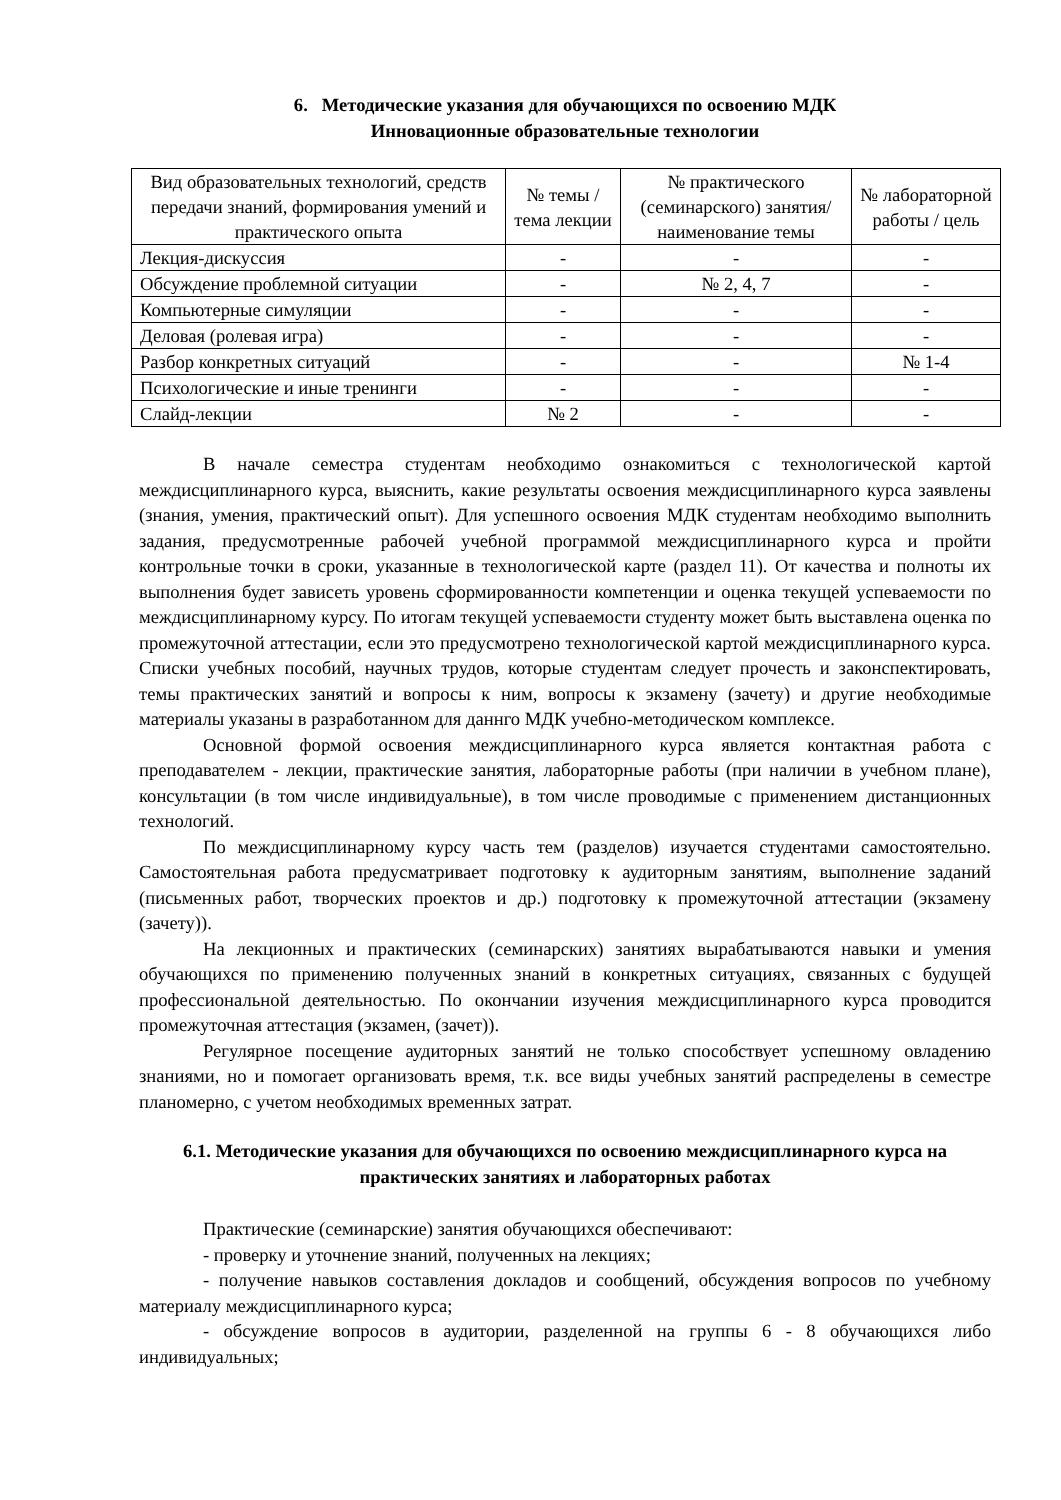6. Методические указания для обучающихся по освоению МДК
Инновационные образовательные технологии
| Вид образовательных технологий, средств передачи знаний, формирования умений и практического опыта | № темы / тема лекции | № практического (семинарского) занятия/наименование темы | № лабораторной работы / цель |
| --- | --- | --- | --- |
| Лекция-дискуссия | - | - | - |
| Обсуждение проблемной ситуации | - | № 2, 4, 7 | - |
| Компьютерные симуляции | - | - | - |
| Деловая (ролевая игра) | - | - | - |
| Разбор конкретных ситуаций | - | - | № 1-4 |
| Психологические и иные тренинги | - | - | - |
| Слайд-лекции | № 2 | - | - |
В начале семестра студентам необходимо ознакомиться с технологической картой междисциплинарного курса, выяснить, какие результаты освоения междисциплинарного курса заявлены (знания, умения, практический опыт). Для успешного освоения МДК студентам необходимо выполнить задания, предусмотренные рабочей учебной программой междисциплинарного курса и пройти контрольные точки в сроки, указанные в технологической карте (раздел 11). От качества и полноты их выполнения будет зависеть уровень сформированности компетенции и оценка текущей успеваемости по междисциплинарному курсу. По итогам текущей успеваемости студенту может быть выставлена оценка по промежуточной аттестации, если это предусмотрено технологической картой междисциплинарного курса. Списки учебных пособий, научных трудов, которые студентам следует прочесть и законспектировать, темы практических занятий и вопросы к ним, вопросы к экзамену (зачету) и другие необходимые материалы указаны в разработанном для даннго МДК учебно-методическом комплексе.
Основной формой освоения междисциплинарного курса является контактная работа с преподавателем - лекции, практические занятия, лабораторные работы (при наличии в учебном плане), консультации (в том числе индивидуальные), в том числе проводимые с применением дистанционных технологий.
По междисциплинарному курсу часть тем (разделов) изучается студентами самостоятельно. Самостоятельная работа предусматривает подготовку к аудиторным занятиям, выполнение заданий (письменных работ, творческих проектов и др.) подготовку к промежуточной аттестации (экзамену (зачету)).
На лекционных и практических (семинарских) занятиях вырабатываются навыки и умения обучающихся по применению полученных знаний в конкретных ситуациях, связанных с будущей профессиональной деятельностью. По окончании изучения междисциплинарного курса проводится промежуточная аттестация (экзамен, (зачет)).
Регулярное посещение аудиторных занятий не только способствует успешному овладению знаниями, но и помогает организовать время, т.к. все виды учебных занятий распределены в семестре планомерно, с учетом необходимых временных затрат.
6.1. Методические указания для обучающихся по освоению междисциплинарного курса на практических занятиях и лабораторных работах
Практические (семинарские) занятия обучающихся обеспечивают:
- проверку и уточнение знаний, полученных на лекциях;
- получение навыков составления докладов и сообщений, обсуждения вопросов по учебному материалу междисциплинарного курса;
- обсуждение вопросов в аудитории, разделенной на группы 6 - 8 обучающихся либо индивидуальных;